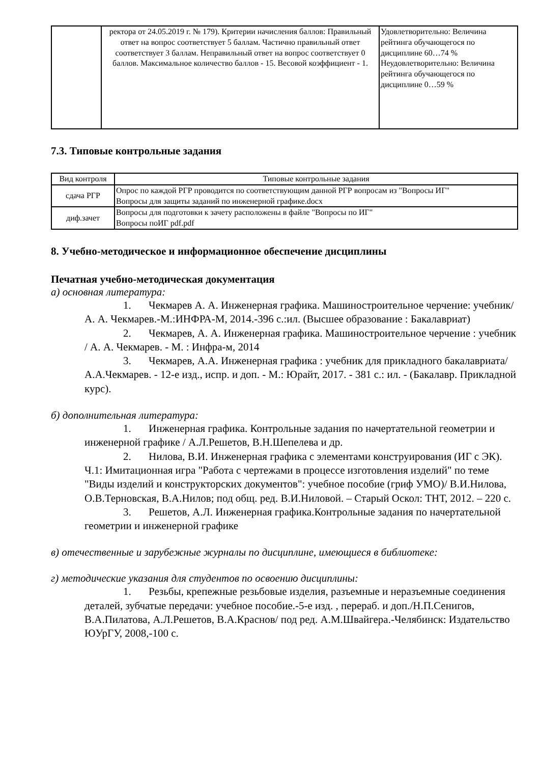| | ректора от 24.05.2019 г. № 179). Критерии начисления баллов: Правильный ответ на вопрос соответствует 5 баллам. Частично правильный ответ соответствует 3 баллам. Неправильный ответ на вопрос соответствует 0 баллов. Максимальное количество баллов - 15. Весовой коэффициент - 1. | Удовлетворительно: Величина рейтинга обучающегося по дисциплине 60…74 % Неудовлетворительно: Величина рейтинга обучающегося по дисциплине 0…59 % |
7.3. Типовые контрольные задания
| Вид контроля | Типовые контрольные задания |
| --- | --- |
| сдача РГР | Опрос по каждой РГР проводится по соответствующим данной РГР вопросам из "Вопросы ИГ" Вопросы для защиты заданий по инженерной графике.docx |
| диф.зачет | Вопросы для подготовки к зачету расположены в файле "Вопросы по ИГ" Вопросы поИГ pdf.pdf |
8. Учебно-методическое и информационное обеспечение дисциплины
Печатная учебно-методическая документация
а) основная литература:
1. Чекмарев А. А. Инженерная графика. Машиностроительное черчение: учебник/ А. А. Чекмарев.-М.:ИНФРА-М, 2014.-396 с.:ил. (Высшее образование : Бакалавриат)
2. Чекмарев, А. А. Инженерная графика. Машиностроительное черчение : учебник / А. А. Чекмарев. - М. : Инфра-м, 2014
3. Чекмарев, А.А. Инженерная графика : учебник для прикладного бакалавриата/ А.А.Чекмарев. - 12-е изд., испр. и доп. - М.: Юрайт, 2017. - 381 с.: ил. - (Бакалавр. Прикладной курс).
б) дополнительная литература:
1. Инженерная графика. Контрольные задания по начертательной геометрии и инженерной графике / А.Л.Решетов, В.Н.Шепелева и др.
2. Нилова, В.И. Инженерная графика с элементами конструирования (ИГ с ЭК). Ч.1: Имитационная игра "Работа с чертежами в процессе изготовления изделий" по теме "Виды изделий и конструкторских документов": учебное пособие (гриф УМО)/ В.И.Нилова, О.В.Терновская, В.А.Нилов; под общ. ред. В.И.Ниловой. – Старый Оскол: ТНТ, 2012. – 220 с.
3. Решетов, А.Л. Инженерная графика.Контрольные задания по начертательной геометрии и инженерной графике
в) отечественные и зарубежные журналы по дисциплине, имеющиеся в библиотеке:
г) методические указания для студентов по освоению дисциплины:
1. Резьбы, крепежные резьбовые изделия, разъемные и неразъемные соединения деталей, зубчатые передачи: учебное пособие.-5-е изд. , перераб. и доп./Н.П.Сенигов, В.А.Пилатова, А.Л.Решетов, В.А.Краснов/ под ред. А.М.Швайгера.-Челябинск: Издательство ЮУрГУ, 2008,-100 с.